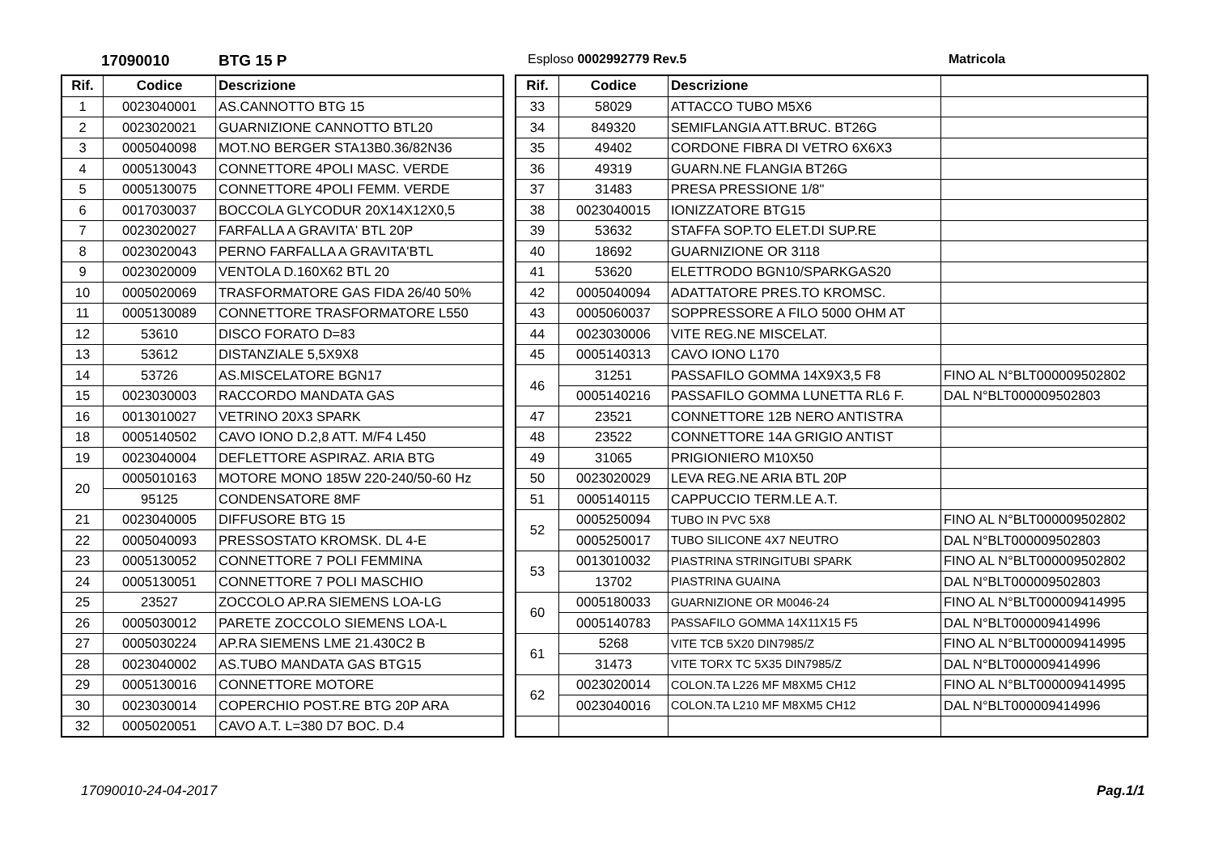17090010 BTG 15 P Esploso 0002992779 Rev.5 Matricola
| Rif. | Codice | Descrizione |
| --- | --- | --- |
| 1 | 0023040001 | AS.CANNOTTO BTG 15 |
| 2 | 0023020021 | GUARNIZIONE CANNOTTO BTL20 |
| 3 | 0005040098 | MOT.NO BERGER STA13B0.36/82N36 |
| 4 | 0005130043 | CONNETTORE 4POLI MASC. VERDE |
| 5 | 0005130075 | CONNETTORE 4POLI FEMM. VERDE |
| 6 | 0017030037 | BOCCOLA GLYCODUR 20X14X12X0,5 |
| 7 | 0023020027 | FARFALLA A GRAVITA' BTL 20P |
| 8 | 0023020043 | PERNO FARFALLA A GRAVITA'BTL |
| 9 | 0023020009 | VENTOLA D.160X62 BTL 20 |
| 10 | 0005020069 | TRASFORMATORE GAS FIDA 26/40 50% |
| 11 | 0005130089 | CONNETTORE TRASFORMATORE L550 |
| 12 | 53610 | DISCO FORATO D=83 |
| 13 | 53612 | DISTANZIALE 5,5X9X8 |
| 14 | 53726 | AS.MISCELATORE BGN17 |
| 15 | 0023030003 | RACCORDO MANDATA GAS |
| 16 | 0013010027 | VETRINO 20X3 SPARK |
| 18 | 0005140502 | CAVO IONO D.2,8 ATT. M/F4 L450 |
| 19 | 0023040004 | DEFLETTORE ASPIRAZ. ARIA BTG |
| 20 | 0005010163 | MOTORE MONO 185W 220-240/50-60 Hz |
| | 95125 | CONDENSATORE 8MF |
| 21 | 0023040005 | DIFFUSORE BTG 15 |
| 22 | 0005040093 | PRESSOSTATO KROMSK. DL 4-E |
| 23 | 0005130052 | CONNETTORE 7 POLI FEMMINA |
| 24 | 0005130051 | CONNETTORE 7 POLI MASCHIO |
| 25 | 23527 | ZOCCOLO AP.RA SIEMENS LOA-LG |
| 26 | 0005030012 | PARETE ZOCCOLO SIEMENS LOA-L |
| 27 | 0005030224 | AP.RA SIEMENS LME 21.430C2 B |
| 28 | 0023040002 | AS.TUBO MANDATA GAS BTG15 |
| 29 | 0005130016 | CONNETTORE MOTORE |
| 30 | 0023030014 | COPERCHIO POST.RE BTG 20P ARA |
| 32 | 0005020051 | CAVO A.T. L=380 D7 BOC. D.4 |
| Rif. | Codice | Descrizione | |
| --- | --- | --- | --- |
| 33 | 58029 | ATTACCO TUBO M5X6 | |
| 34 | 849320 | SEMIFLANGIA ATT.BRUC. BT26G | |
| 35 | 49402 | CORDONE FIBRA DI VETRO 6X6X3 | |
| 36 | 49319 | GUARN.NE FLANGIA BT26G | |
| 37 | 31483 | PRESA PRESSIONE 1/8" | |
| 38 | 0023040015 | IONIZZATORE BTG15 | |
| 39 | 53632 | STAFFA SOP.TO ELET.DI SUP.RE | |
| 40 | 18692 | GUARNIZIONE OR 3118 | |
| 41 | 53620 | ELETTRODO BGN10/SPARKGAS20 | |
| 42 | 0005040094 | ADATTATORE PRES.TO KROMSC. | |
| 43 | 0005060037 | SOPPRESSORE A FILO 5000 OHM AT | |
| 44 | 0023030006 | VITE REG.NE MISCELAT. | |
| 45 | 0005140313 | CAVO IONO L170 | |
| 46 | 31251 | PASSAFILO GOMMA 14X9X3,5 F8 | FINO AL N°BLT000009502802 |
| | 0005140216 | PASSAFILO GOMMA LUNETTA RL6 F. | DAL N°BLT000009502803 |
| 47 | 23521 | CONNETTORE 12B NERO ANTISTRA | |
| 48 | 23522 | CONNETTORE 14A GRIGIO ANTIST | |
| 49 | 31065 | PRIGIONIERO M10X50 | |
| 50 | 0023020029 | LEVA REG.NE ARIA BTL 20P | |
| 51 | 0005140115 | CAPPUCCIO TERM.LE A.T. | |
| 52 | 0005250094 | TUBO IN PVC 5X8 | FINO AL N°BLT000009502802 |
| | 0005250017 | TUBO SILICONE 4X7 NEUTRO | DAL N°BLT000009502803 |
| 53 | 0013010032 | PIASTRINA STRINGITUBI SPARK | FINO AL N°BLT000009502802 |
| | 13702 | PIASTRINA GUAINA | DAL N°BLT000009502803 |
| 60 | 0005180033 | GUARNIZIONE OR M0046-24 | FINO AL N°BLT000009414995 |
| | 0005140783 | PASSAFILO GOMMA 14X11X15 F5 | DAL N°BLT000009414996 |
| 61 | 5268 | VITE TCB 5X20 DIN7985/Z | FINO AL N°BLT000009414995 |
| | 31473 | VITE TORX TC 5X35 DIN7985/Z | DAL N°BLT000009414996 |
| 62 | 0023020014 | COLON.TA L226 MF M8XM5 CH12 | FINO AL N°BLT000009414995 |
| | 0023040016 | COLON.TA L210 MF M8XM5 CH12 | DAL N°BLT000009414996 |
17090010-24-04-2017 Pag.1/1